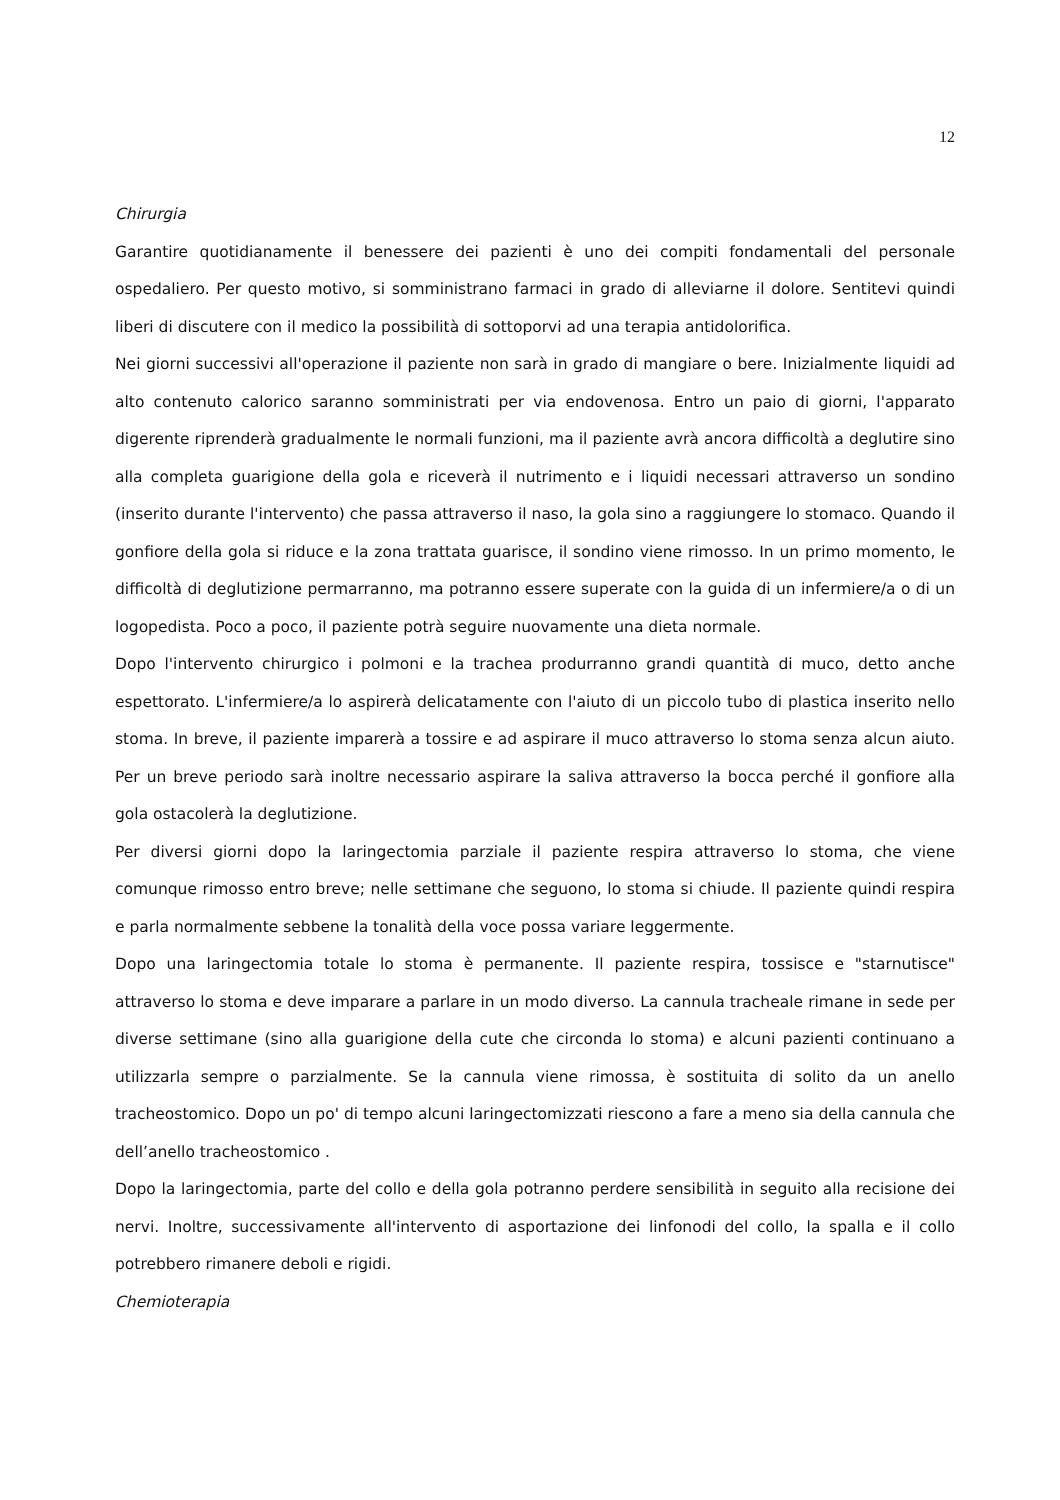12
Chirurgia
Garantire quotidianamente il benessere dei pazienti è uno dei compiti fondamentali del personale ospedaliero. Per questo motivo, si somministrano farmaci in grado di alleviarne il dolore. Sentitevi quindi liberi di discutere con il medico la possibilità di sottoporvi ad una terapia antidolorifica.
Nei giorni successivi all'operazione il paziente non sarà in grado di mangiare o bere. Inizialmente liquidi ad alto contenuto calorico saranno somministrati per via endovenosa. Entro un paio di giorni, l'apparato digerente riprenderà gradualmente le normali funzioni, ma il paziente avrà ancora difficoltà a deglutire sino alla completa guarigione della gola e riceverà il nutrimento e i liquidi necessari attraverso un sondino (inserito durante l'intervento) che passa attraverso il naso, la gola sino a raggiungere lo stomaco. Quando il gonfiore della gola si riduce e la zona trattata guarisce, il sondino viene rimosso. In un primo momento, le difficoltà di deglutizione permarranno, ma potranno essere superate con la guida di un infermiere/a o di un logopedista. Poco a poco, il paziente potrà seguire nuovamente una dieta normale.
Dopo l'intervento chirurgico i polmoni e la trachea produrranno grandi quantità di muco, detto anche espettorato. L'infermiere/a lo aspirerà delicatamente con l'aiuto di un piccolo tubo di plastica inserito nello stoma. In breve, il paziente imparerà a tossire e ad aspirare il muco attraverso lo stoma senza alcun aiuto. Per un breve periodo sarà inoltre necessario aspirare la saliva attraverso la bocca perché il gonfiore alla gola ostacolerà la deglutizione.
Per diversi giorni dopo la laringectomia parziale il paziente respira attraverso lo stoma, che viene comunque rimosso entro breve; nelle settimane che seguono, lo stoma si chiude. Il paziente quindi respira e parla normalmente sebbene la tonalità della voce possa variare leggermente.
Dopo una laringectomia totale lo stoma è permanente. Il paziente respira, tossisce e "starnutisce" attraverso lo stoma e deve imparare a parlare in un modo diverso. La cannula tracheale rimane in sede per diverse settimane (sino alla guarigione della cute che circonda lo stoma) e alcuni pazienti continuano a utilizzarla sempre o parzialmente. Se la cannula viene rimossa, è sostituita di solito da un anello tracheostomico. Dopo un po' di tempo alcuni laringectomizzati riescono a fare a meno sia della cannula che dell’anello tracheostomico .
Dopo la laringectomia, parte del collo e della gola potranno perdere sensibilità in seguito alla recisione dei nervi. Inoltre, successivamente all'intervento di asportazione dei linfonodi del collo, la spalla e il collo potrebbero rimanere deboli e rigidi.
Chemioterapia